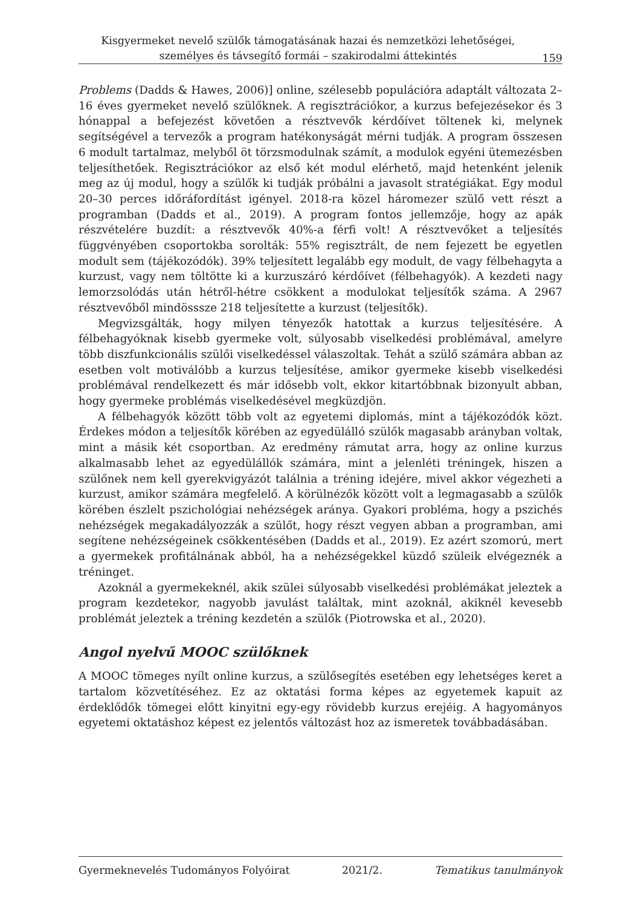Kisgyermeket nevelő szülők támogatásának hazai és nemzetközi lehetőségei,
személyes és távsegítő formái – szakirodalmi áttekintés
159
Problems (Dadds & Hawes, 2006)] online, szélesebb populációra adaptált változata 2–16 éves gyermeket nevelő szülőknek. A regisztrációkor, a kurzus befejezésekor és 3 hónappal a befejezést követően a résztvevők kérdőívet töltenek ki, melynek segítségével a tervezők a program hatékonyságát mérni tudják. A program összesen 6 modult tartalmaz, melyből öt törzsmodulnak számít, a modulok egyéni ütemezésben teljesíthetőek. Regisztrációkor az első két modul elérhető, majd hetenként jelenik meg az új modul, hogy a szülők ki tudják próbálni a javasolt stratégiákat. Egy modul 20–30 perces időráfordítást igényel. 2018-ra közel háromezer szülő vett részt a programban (Dadds et al., 2019). A program fontos jellemzője, hogy az apák részvételére buzdít: a résztvevők 40%-a férfi volt! A résztvevőket a teljesítés függvényében csoportokba sorolták: 55% regisztrált, de nem fejezett be egyetlen modult sem (tájékozódók). 39% teljesített legalább egy modult, de vagy félbehagyta a kurzust, vagy nem töltötte ki a kurzuszáró kérdőívet (félbehagyók). A kezdeti nagy lemorzsolódás után hétről-hétre csökkent a modulokat teljesítők száma. A 2967 résztvevőből mindösssze 218 teljesítette a kurzust (teljesítők).
Megvizsgálták, hogy milyen tényezők hatottak a kurzus teljesítésére. A félbehagyóknak kisebb gyermeke volt, súlyosabb viselkedési problémával, amelyre több diszfunkcionális szülői viselkedéssel válaszoltak. Tehát a szülő számára abban az esetben volt motiválóbb a kurzus teljesítése, amikor gyermeke kisebb viselkedési problémával rendelkezett és már idősebb volt, ekkor kitartóbbnak bizonyult abban, hogy gyermeke problémás viselkedésével megküzdjön.
A félbehagyók között több volt az egyetemi diplomás, mint a tájékozódók közt. Érdekes módon a teljesítők körében az egyedülálló szülők magasabb arányban voltak, mint a másik két csoportban. Az eredmény rámutat arra, hogy az online kurzus alkalmasabb lehet az egyedülállók számára, mint a jelenléti tréningek, hiszen a szülőnek nem kell gyerekvigyázót találnia a tréning idejére, mivel akkor végezheti a kurzust, amikor számára megfelelő. A körülnézők között volt a legmagasabb a szülők körében észlelt pszichológiai nehézségek aránya. Gyakori probléma, hogy a pszichés nehézségek megakadályozzák a szülőt, hogy részt vegyen abban a programban, ami segítene nehézségeinek csökkentésében (Dadds et al., 2019). Ez azért szomorú, mert a gyermekek profitálnának abból, ha a nehézségekkel küzdő szüleik elvégeznék a tréninget.
Azoknál a gyermekeknél, akik szülei súlyosabb viselkedési problémákat jeleztek a program kezdetekor, nagyobb javulást találtak, mint azoknál, akiknél kevesebb problémát jeleztek a tréning kezdetén a szülők (Piotrowska et al., 2020).
Angol nyelvű MOOC szülőknek
A MOOC tömeges nyílt online kurzus, a szülősegítés esetében egy lehetséges keret a tartalom közvetítéséhez. Ez az oktatási forma képes az egyetemek kapuit az érdeklődők tömegei előtt kinyitni egy-egy rövidebb kurzus erejéig. A hagyományos egyetemi oktatáshoz képest ez jelentős változást hoz az ismeretek továbbadásában.
Gyermeknevelés Tudományos Folyóirat 2021/2. Tematikus tanulmányok